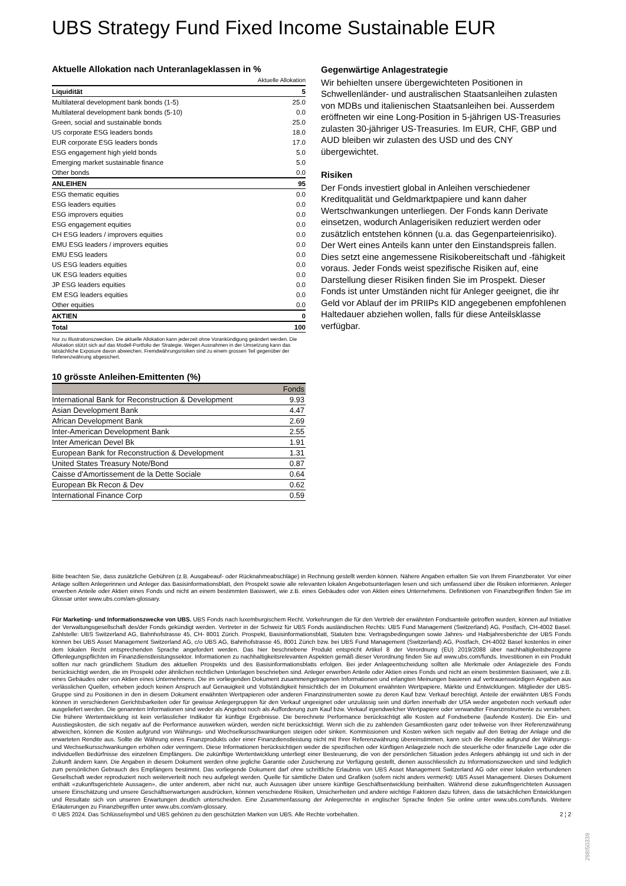UBS Strategy Fund Fixed Income Sustainable EUR
Aktuelle Allokation nach Unteranlageklassen in %
| | Aktuelle Allokation |
| Liquidität | 5 |
| Multilateral development bank bonds (1-5) | 25.0 |
| Multilateral development bank bonds (5-10) | 0.0 |
| Green, social and sustainable bonds | 25.0 |
| US corporate ESG leaders bonds | 18.0 |
| EUR corporate ESG leaders bonds | 17.0 |
| ESG engagement high yield bonds | 5.0 |
| Emerging market sustainable finance | 5.0 |
| Other bonds | 0.0 |
| ANLEIHEN | 95 |
| ESG thematic equities | 0.0 |
| ESG leaders equities | 0.0 |
| ESG improvers equities | 0.0 |
| ESG engagement equities | 0.0 |
| CH ESG leaders / improvers equities | 0.0 |
| EMU ESG leaders / improvers equities | 0.0 |
| EMU ESG leaders | 0.0 |
| US ESG leaders equities | 0.0 |
| UK ESG leaders equities | 0.0 |
| JP ESG leaders equities | 0.0 |
| EM ESG leaders equities | 0.0 |
| Other equities | 0.0 |
| AKTIEN | 0 |
| Total | 100 |
Nur zu Illustrationszwecken. Die aktuelle Allokation kann jederzeit ohne Vorankündigung geändert werden. Die Allokation stützt sich auf das Modell-Portfolio der Strategie. Wegen Ausnahmen in der Umsetzung kann das tatsächliche Exposure davon abweichen. Fremdwährungsrisiken sind zu einem grossen Teil gegenüber der Referenzwährung abgesichert.
10 grösste Anleihen-Emittenten (%)
| | Fonds |
| --- | --- |
| International Bank for Reconstruction & Development | 9.93 |
| Asian Development Bank | 4.47 |
| African Development Bank | 2.69 |
| Inter-American Development Bank | 2.55 |
| Inter American Devel Bk | 1.91 |
| European Bank for Reconstruction & Development | 1.31 |
| United States Treasury Note/Bond | 0.87 |
| Caisse d'Amortissement de la Dette Sociale | 0.64 |
| European Bk Recon & Dev | 0.62 |
| International Finance Corp | 0.59 |
Gegenwärtige Anlagestrategie
Wir behielten unsere übergewichteten Positionen in Schwellenländer- und australischen Staatsanleihen zulasten von MDBs und italienischen Staatsanleihen bei. Ausserdem eröffneten wir eine Long-Position in 5-jährigen US-Treasuries zulasten 30-jähriger US-Treasuries. Im EUR, CHF, GBP und AUD bleiben wir zulasten des USD und des CNY übergewichtet.
Risiken
Der Fonds investiert global in Anleihen verschiedener Kreditqualität und Geldmarktpapiere und kann daher Wertschwankungen unterliegen. Der Fonds kann Derivate einsetzen, wodurch Anlagerisiken reduziert werden oder zusätzlich entstehen können (u.a. das Gegenparteienrisiko). Der Wert eines Anteils kann unter den Einstandspreis fallen. Dies setzt eine angemessene Risikobereitschaft und -fähigkeit voraus. Jeder Fonds weist spezifische Risiken auf, eine Darstellung dieser Risiken finden Sie im Prospekt. Dieser Fonds ist unter Umständen nicht für Anleger geeignet, die ihr Geld vor Ablauf der im PRIIPs KID angegebenen empfohlenen Haltedauer abziehen wollen, falls für diese Anteilsklasse verfügbar.
Bitte beachten Sie, dass zusätzliche Gebühren (z.B. Ausgabeauf- oder Rücknahmeabschläge) in Rechnung gestellt werden können. Nähere Angaben erhalten Sie von Ihrem Finanzberater. Vor einer Anlage sollten Anlegerinnen und Anleger das Basisinformationsblatt, den Prospekt sowie alle relevanten lokalen Angebotsunterlagen lesen und sich umfassend über die Risiken informieren. Anleger erwerben Anteile oder Aktien eines Fonds und nicht an einem bestimmten Basiswert, wie z.B. eines Gebäudes oder von Aktien eines Unternehmens. Definitionen von Finanzbegriffen finden Sie im Glossar unter www.ubs.com/am-glossary.
Für Marketing- und Informationszwecke von UBS. UBS Fonds nach luxemburgischem Recht. Vorkehrungen die für den Vertrieb der erwähnten Fondsanteile getroffen wurden, können auf Initiative der Verwaltungsgesellschaft des/der Fonds gekündigt werden. Vertreter in der Schweiz für UBS Fonds ausländischen Rechts: UBS Fund Management (Switzerland) AG, Postfach, CH-4002 Basel. Zahlstelle: UBS Switzerland AG, Bahnhofstrasse 45, CH- 8001 Zürich. Prospekt, Basisinformationsblatt, Statuten bzw. Vertragsbedingungen sowie Jahres- und Halbjahresberichte der UBS Fonds können bei UBS Asset Management Switzerland AG, c/o UBS AG, Bahnhofstrasse 45, 8001 Zürich bzw. bei UBS Fund Management (Switzerland) AG, Postfach, CH-4002 Basel kostenlos in einer dem lokalen Recht entsprechenden Sprache angefordert werden. Das hier beschriebene Produkt entspricht Artikel 8 der Verordnung (EU) 2019/2088 über nachhaltigkeitsbezogene Offenlegungspflichten im Finanzdienstleistungssektor. Informationen zu nachhaltigkeitsrelevanten Aspekten gemäß dieser Verordnung finden Sie auf www.ubs.com/funds. Investitionen in ein Produkt sollten nur nach gründlichem Studium des aktuellen Prospekts und des Basisinformationsblatts erfolgen. Bei jeder Anlageentscheidung sollten alle Merkmale oder Anlageziele des Fonds berücksichtigt werden, die im Prospekt oder ähnlichen rechtlichen Unterlagen beschrieben sind. Anleger erwerben Anteile oder Aktien eines Fonds und nicht an einem bestimmten Basiswert, wie z.B. eines Gebäudes oder von Aktien eines Unternehmens. Die im vorliegenden Dokument zusammengetragenen Informationen und erlangten Meinungen basieren auf vertrauenswürdigen Angaben aus verlässlichen Quellen, erheben jedoch keinen Anspruch auf Genauigkeit und Vollständigkeit hinsichtlich der im Dokument erwähnten Wertpapiere, Märkte und Entwicklungen. Mitglieder der UBS-Gruppe sind zu Positionen in den in diesem Dokument erwähnten Wertpapieren oder anderen Finanzinstrumenten sowie zu deren Kauf bzw. Verkauf berechtigt. Anteile der erwähnten UBS Fonds können in verschiedenen Gerichtsbarkeiten oder für gewisse Anlegergruppen für den Verkauf ungeeignet oder unzulässig sein und dürfen innerhalb der USA weder angeboten noch verkauft oder ausgeliefert werden. Die genannten Informationen sind weder als Angebot noch als Aufforderung zum Kauf bzw. Verkauf irgendwelcher Wertpapiere oder verwandter Finanzinstrumente zu verstehen. Die frühere Wertentwicklung ist kein verlässlicher Indikator für künftige Ergebnisse. Die berechnete Performance berücksichtigt alle Kosten auf Fondsebene (laufende Kosten). Die Ein- und Ausstiegskosten, die sich negativ auf die Performance auswirken würden, werden nicht berücksichtigt. Wenn sich die zu zahlenden Gesamtkosten ganz oder teilweise von Ihrer Referenzwährung abweichen, können die Kosten aufgrund von Währungs- und Wechselkursschwankungen steigen oder sinken. Kommissionen und Kosten wirken sich negativ auf den Betrag der Anlage und die erwarteten Rendite aus. Sollte die Währung eines Finanzprodukts oder einer Finanzdienstleistung nicht mit Ihrer Referenzwährung übereinstimmen, kann sich die Rendite aufgrund der Währungs- und Wechselkursschwankungen erhöhen oder verringern. Diese Informationen berücksichtigen weder die spezifischen oder künftigen Anlageziele noch die steuerliche oder finanzielle Lage oder die individuellen Bedürfnisse des einzelnen Empfängers. Die zukünftige Wertentwicklung unterliegt einer Besteuerung, die von der persönlichen Situation jedes Anlegers abhängig ist und sich in der Zukunft ändern kann. Die Angaben in diesem Dokument werden ohne jegliche Garantie oder Zusicherung zur Verfügung gestellt, dienen ausschliesslich zu Informationszwecken und sind lediglich zum persönlichen Gebrauch des Empfängers bestimmt. Das vorliegende Dokument darf ohne schriftliche Erlaubnis von UBS Asset Management Switzerland AG oder einer lokalen verbundenen Gesellschaft weder reproduziert noch weiterverteilt noch neu aufgelegt werden. Quelle für sämtliche Daten und Grafiken (sofern nicht anders vermerkt): UBS Asset Management. Dieses Dokument enthält «zukunftsgerichtete Aussagen», die unter anderem, aber nicht nur, auch Aussagen über unsere künftige Geschäftsentwicklung beinhalten. Während diese zukunftsgerichteten Aussagen unsere Einschätzung und unsere Geschäftserwartungen ausdrücken, können verschiedene Risiken, Unsicherheiten und andere wichtige Faktoren dazu führen, dass die tatsächlichen Entwicklungen und Resultate sich von unseren Erwartungen deutlich unterscheiden. Eine Zusammenfassung der Anlegerrechte in englischer Sprache finden Sie online unter www.ubs.com/funds. Weitere Erläuterungen zu Finanzbegriffen unter www.ubs.com/am-glossary.
© UBS 2024. Das Schlüsselsymbol und UBS gehören zu den geschützten Marken von UBS. Alle Rechte vorbehalten. 2 ¦ 2
298I50339